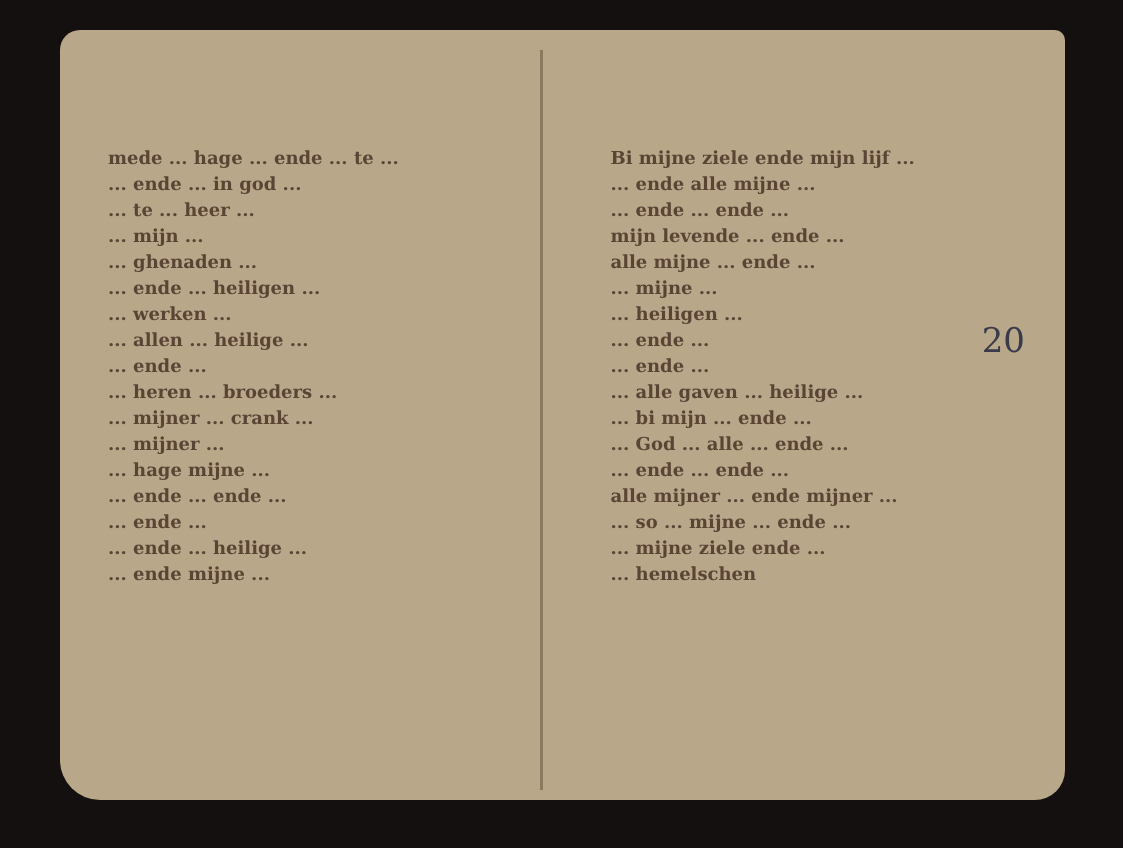mede ... hage ... ende ... te ...
... ende ... in god ...
... te ... heer ...
... mijn ...
... ghenaden ...
... ende ... heiligen ...
... werken ...
... allen ... heilige ...
... ende ...
... heren ... broeders ...
... mijner ... crank ...
... mijner ...
... hage mijne ...
... ende ... ende ...
... ende ...
... ende ... heilige ...
... ende mijne ...
Bi mijne ziele ende mijn lijf ...
... ende alle mijne ...
... ende ... ende ...
mijn levende ... ende ...
alle mijne ... ende ...
... mijne ...
... heiligen ...
... ende ...
... ende ...
... alle gaven ... heilige ...
... bi mijn ... ende ...
... God ... alle ... ende ...
... ende ... ende ...
alle mijner ... ende mijner ...
... so ... mijne ... ende ...
... mijne ziele ende ...
... hemelschen
20